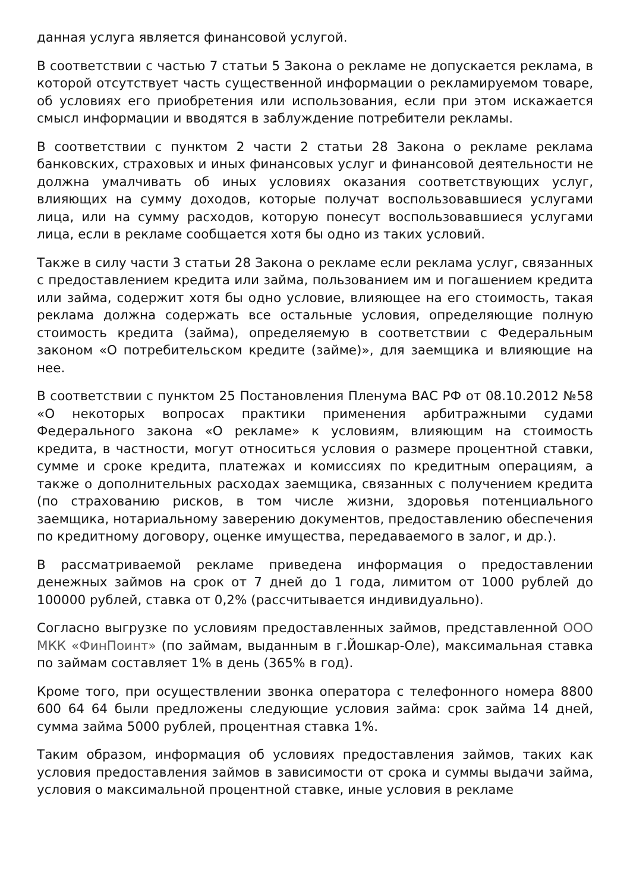данная услуга является финансовой услугой.
В соответствии с частью 7 статьи 5 Закона о рекламе не допускается реклама, в которой отсутствует часть существенной информации о рекламируемом товаре, об условиях его приобретения или использования, если при этом искажается смысл информации и вводятся в заблуждение потребители рекламы.
В соответствии с пунктом 2 части 2 статьи 28 Закона о рекламе реклама банковских, страховых и иных финансовых услуг и финансовой деятельности не должна умалчивать об иных условиях оказания соответствующих услуг, влияющих на сумму доходов, которые получат воспользовавшиеся услугами лица, или на сумму расходов, которую понесут воспользовавшиеся услугами лица, если в рекламе сообщается хотя бы одно из таких условий.
Также в силу части 3 статьи 28 Закона о рекламе если реклама услуг, связанных с предоставлением кредита или займа, пользованием им и погашением кредита или займа, содержит хотя бы одно условие, влияющее на его стоимость, такая реклама должна содержать все остальные условия, определяющие полную стоимость кредита (займа), определяемую в соответствии с Федеральным законом «О потребительском кредите (займе)», для заемщика и влияющие на нее.
В соответствии с пунктом 25 Постановления Пленума ВАС РФ от 08.10.2012 №58 «О некоторых вопросах практики применения арбитражными судами Федерального закона «О рекламе» к условиям, влияющим на стоимость кредита, в частности, могут относиться условия о размере процентной ставки, сумме и сроке кредита, платежах и комиссиях по кредитным операциям, а также о дополнительных расходах заемщика, связанных с получением кредита (по страхованию рисков, в том числе жизни, здоровья потенциального заемщика, нотариальному заверению документов, предоставлению обеспечения по кредитному договору, оценке имущества, передаваемого в залог, и др.).
В рассматриваемой рекламе приведена информация о предоставлении денежных займов на срок от 7 дней до 1 года, лимитом от 1000 рублей до 100000 рублей, ставка от 0,2% (рассчитывается индивидуально).
Согласно выгрузке по условиям предоставленных займов, представленной ООО МКК «ФинПоинт» (по займам, выданным в г.Йошкар-Оле), максимальная ставка по займам составляет 1% в день (365% в год).
Кроме того, при осуществлении звонка оператора с телефонного номера 8800 600 64 64 были предложены следующие условия займа: срок займа 14 дней, сумма займа 5000 рублей, процентная ставка 1%.
Таким образом, информация об условиях предоставления займов, таких как условия предоставления займов в зависимости от срока и суммы выдачи займа, условия о максимальной процентной ставке, иные условия в рекламе